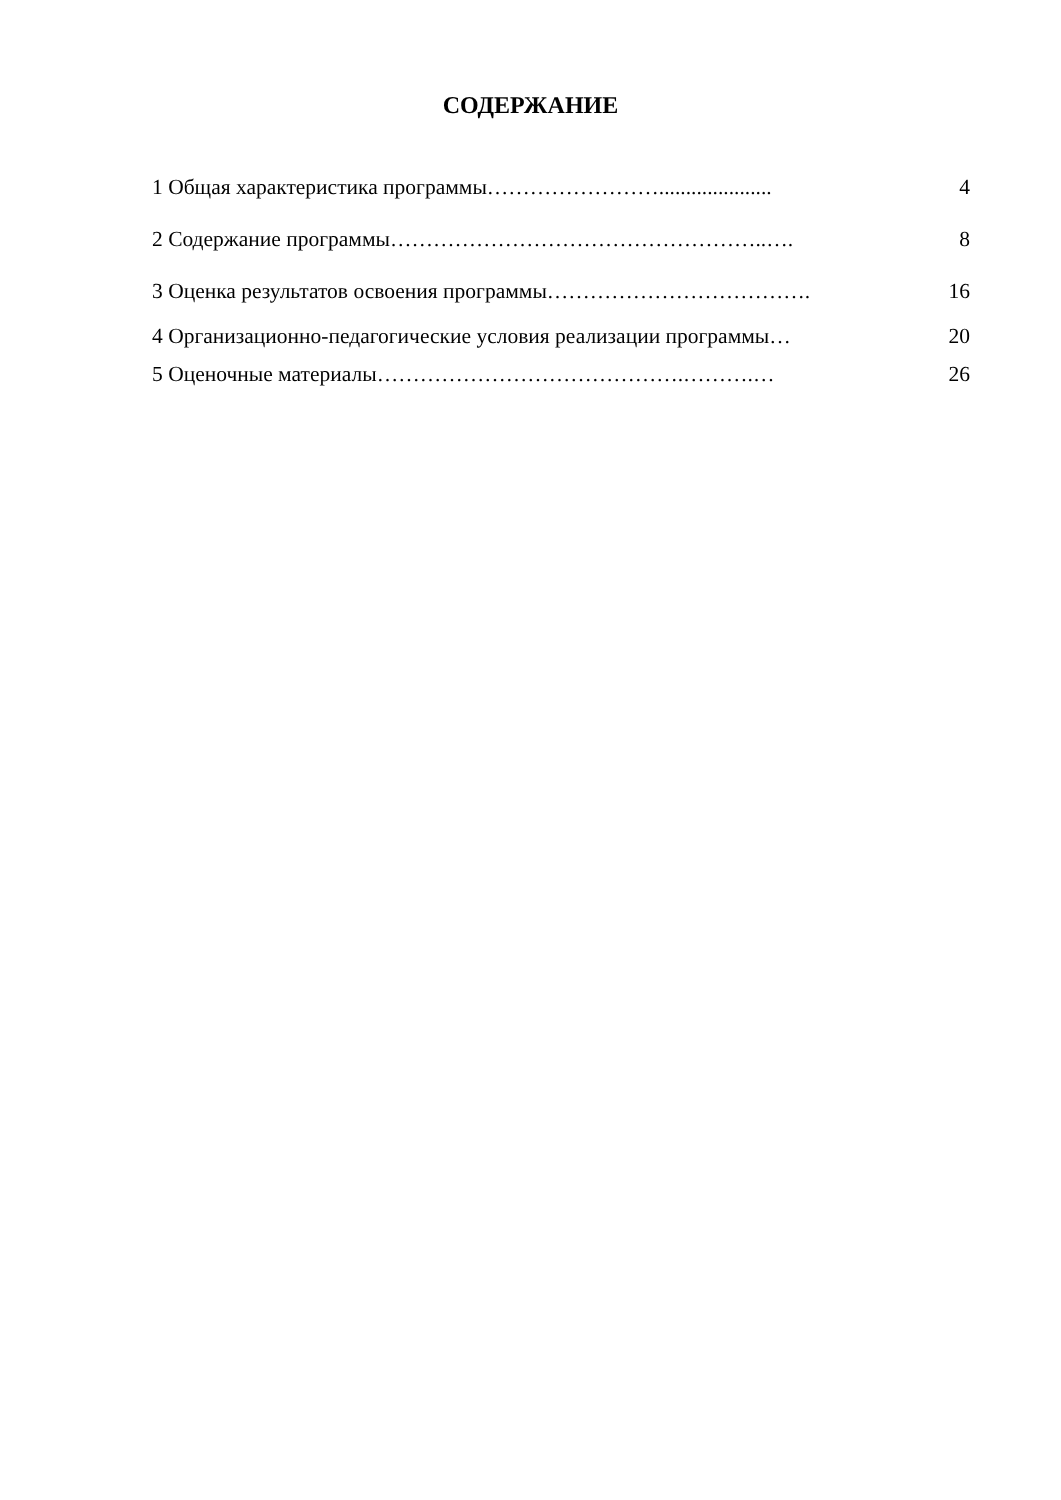СОДЕРЖАНИЕ
| 1 Общая характеристика программы……………………..................... | 4 |
| 2 Содержание программы……………………………………………..…. | 8 |
| 3 Оценка результатов освоения программы………………………………. | 16 |
| 4 Организационно-педагогические условия реализации программы… | 20 |
| 5 Оценочные материалы…………………………………….……….… | 26 |